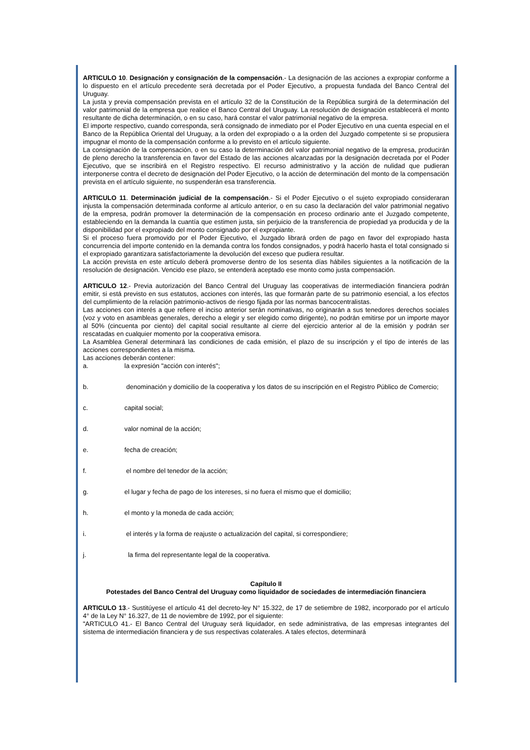ARTICULO 10. Designación y consignación de la compensación.- La designación de las acciones a expropiar conforme a lo dispuesto en el artículo precedente será decretada por el Poder Ejecutivo, a propuesta fundada del Banco Central del Uruguay.
La justa y previa compensación prevista en el artículo 32 de la Constitución de la República surgirá de la determinación del valor patrimonial de la empresa que realice el Banco Central del Uruguay. La resolución de designación establecerá el monto resultante de dicha determinación, o en su caso, hará constar el valor patrimonial negativo de la empresa.
El importe respectivo, cuando corresponda, será consignado de inmediato por el Poder Ejecutivo en una cuenta especial en el Banco de la República Oriental del Uruguay, a la orden del expropiado o a la orden del Juzgado competente si se propusiera impugnar el monto de la compensación conforme a lo previsto en el artículo siguiente.
La consignación de la compensación, o en su caso la determinación del valor patrimonial negativo de la empresa, producirán de pleno derecho la transferencia en favor del Estado de las acciones alcanzadas por la designación decretada por el Poder Ejecutivo, que se inscribirá en el Registro respectivo. El recurso administrativo y la acción de nulidad que pudieran interponerse contra el decreto de designación del Poder Ejecutivo, o la acción de determinación del monto de la compensación prevista en el artículo siguiente, no suspenderán esa transferencia.
ARTICULO 11. Determinación judicial de la compensación.- Si el Poder Ejecutivo o el sujeto expropiado consideraran injusta la compensación determinada conforme al artículo anterior, o en su caso la declaración del valor patrimonial negativo de la empresa, podrán promover la determinación de la compensación en proceso ordinario ante el Juzgado competente, estableciendo en la demanda la cuantía que estimen justa, sin perjuicio de la transferencia de propiedad ya producida y de la disponibilidad por el expropiado del monto consignado por el expropiante.
Si el proceso fuera promovido por el Poder Ejecutivo, el Juzgado librará orden de pago en favor del expropiado hasta concurrencia del importe contenido en la demanda contra los fondos consignados, y podrá hacerlo hasta el total consignado si el expropiado garantizara satisfactoriamente la devolución del exceso que pudiera resultar.
La acción prevista en este artículo deberá promoverse dentro de los sesenta días hábiles siguientes a la notificación de la resolución de designación. Vencido ese plazo, se entenderá aceptado ese monto como justa compensación.
ARTICULO 12.- Previa autorización del Banco Central del Uruguay las cooperativas de intermediación financiera podrán emitir, si está previsto en sus estatutos, acciones con interés, las que formarán parte de su patrimonio esencial, a los efectos del cumplimiento de la relación patrimonio-activos de riesgo fijada por las normas bancocentralistas.
Las acciones con interés a que refiere el inciso anterior serán nominativas, no originarán a sus tenedores derechos sociales (voz y voto en asambleas generales, derecho a elegir y ser elegido como dirigente), no podrán emitirse por un importe mayor al 50% (cincuenta por ciento) del capital social resultante al cierre del ejercicio anterior al de la emisión y podrán ser rescatadas en cualquier momento por la cooperativa emisora.
La Asamblea General determinará las condiciones de cada emisión, el plazo de su inscripción y el tipo de interés de las acciones correspondientes a la misma.
Las acciones deberán contener:
a. la expresión "acción con interés";
b. denominación y domicilio de la cooperativa y los datos de su inscripción en el Registro Público de Comercio;
c. capital social;
d. valor nominal de la acción;
e. fecha de creación;
f. el nombre del tenedor de la acción;
g. el lugar y fecha de pago de los intereses, si no fuera el mismo que el domicilio;
h. el monto y la moneda de cada acción;
i. el interés y la forma de reajuste o actualización del capital, si correspondiere;
j. la firma del representante legal de la cooperativa.
Capítulo II
Potestades del Banco Central del Uruguay como liquidador de sociedades de intermediación financiera
ARTICULO 13.- Sustitúyese el artículo 41 del decreto-ley N° 15.322, de 17 de setiembre de 1982, incorporado por el artículo 4° de la Ley N° 16.327, de 11 de noviembre de 1992, por el siguiente:
"ARTICULO 41.- El Banco Central del Uruguay será liquidador, en sede administrativa, de las empresas integrantes del sistema de intermediación financiera y de sus respectivas colaterales. A tales efectos, determinará